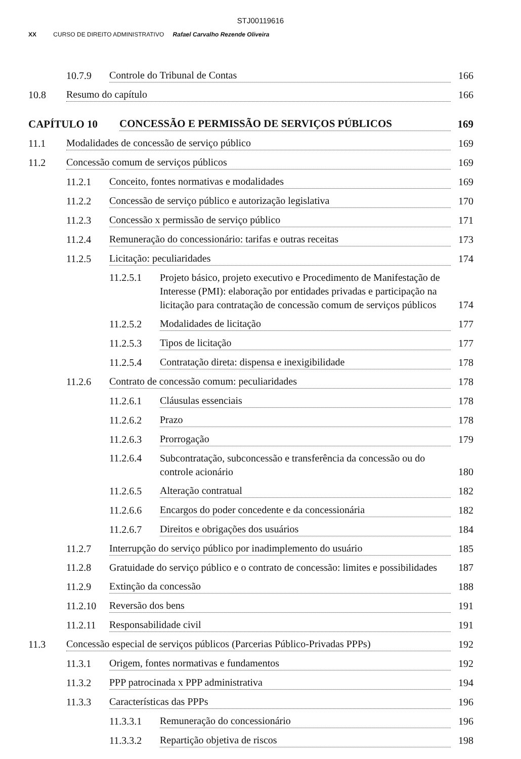STJ00119616
XX CURSO DE DIREITO ADMINISTRATIVO Rafael Carvalho Rezende Oliveira
10.7.9 Controle do Tribunal de Contas 166
10.8 Resumo do capítulo 166
CAPÍTULO 10 CONCESSÃO E PERMISSÃO DE SERVIÇOS PÚBLICOS 169
11.1 Modalidades de concessão de serviço público 169
11.2 Concessão comum de serviços públicos 169
11.2.1 Conceito, fontes normativas e modalidades 169
11.2.2 Concessão de serviço público e autorização legislativa 170
11.2.3 Concessão x permissão de serviço público 171
11.2.4 Remuneração do concessionário: tarifas e outras receitas 173
11.2.5 Licitação: peculiaridades 174
11.2.5.1 Projeto básico, projeto executivo e Procedimento de Manifestação de Interesse (PMI): elaboração por entidades privadas e participação na licitação para contratação de concessão comum de serviços públicos 174
11.2.5.2 Modalidades de licitação 177
11.2.5.3 Tipos de licitação 177
11.2.5.4 Contratação direta: dispensa e inexigibilidade 178
11.2.6 Contrato de concessão comum: peculiaridades 178
11.2.6.1 Cláusulas essenciais 178
11.2.6.2 Prazo 178
11.2.6.3 Prorrogação 179
11.2.6.4 Subcontratação, subconcessão e transferência da concessão ou do controle acionário 180
11.2.6.5 Alteração contratual 182
11.2.6.6 Encargos do poder concedente e da concessionária 182
11.2.6.7 Direitos e obrigações dos usuários 184
11.2.7 Interrupção do serviço público por inadimplemento do usuário 185
11.2.8 Gratuidade do serviço público e o contrato de concessão: limites e possibilidades 187
11.2.9 Extinção da concessão 188
11.2.10 Reversão dos bens 191
11.2.11 Responsabilidade civil 191
11.3 Concessão especial de serviços públicos (Parcerias Público-Privadas PPPs) 192
11.3.1 Origem, fontes normativas e fundamentos 192
11.3.2 PPP patrocinada x PPP administrativa 194
11.3.3 Características das PPPs 196
11.3.3.1 Remuneração do concessionário 196
11.3.3.2 Repartição objetiva de riscos 198